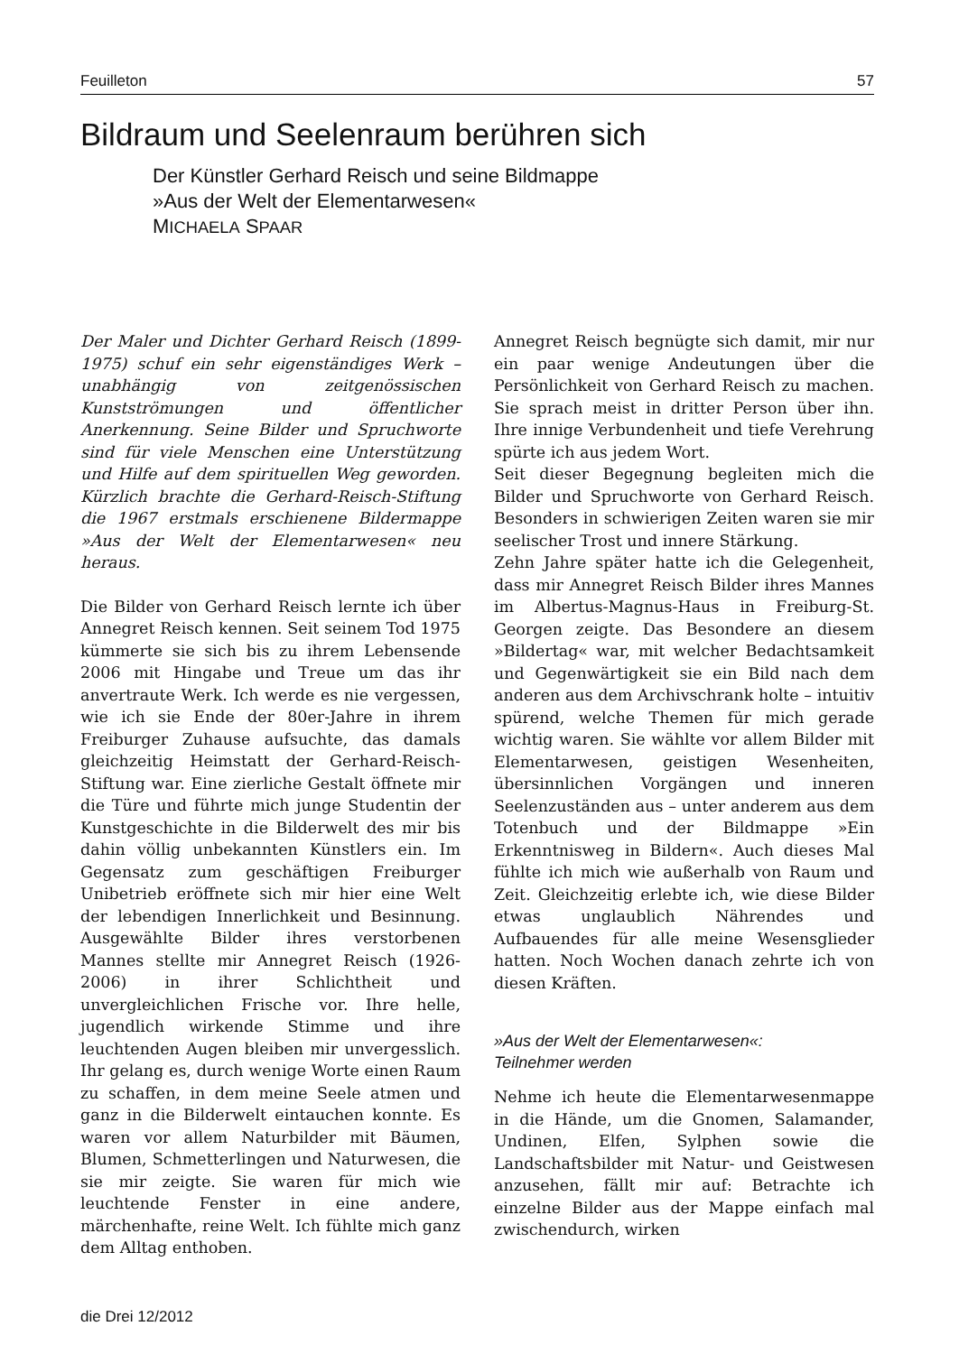Feuilleton 57
Bildraum und Seelenraum berühren sich
Der Künstler Gerhard Reisch und seine Bildmappe
»Aus der Welt der Elementarwesen«
MICHAELA SPAAR
Der Maler und Dichter Gerhard Reisch (1899-1975) schuf ein sehr eigenständiges Werk – unabhängig von zeitgenössischen Kunstströmungen und öffentlicher Anerkennung. Seine Bilder und Spruchworte sind für viele Menschen eine Unterstützung und Hilfe auf dem spirituellen Weg geworden. Kürzlich brachte die Gerhard-Reisch-Stiftung die 1967 erstmals erschienene Bildermappe »Aus der Welt der Elementarwesen« neu heraus.
Die Bilder von Gerhard Reisch lernte ich über Annegret Reisch kennen. Seit seinem Tod 1975 kümmerte sie sich bis zu ihrem Lebensende 2006 mit Hingabe und Treue um das ihr anvertraute Werk. Ich werde es nie vergessen, wie ich sie Ende der 80er-Jahre in ihrem Freiburger Zuhause aufsuchte, das damals gleichzeitig Heimstatt der Gerhard-Reisch-Stiftung war. Eine zierliche Gestalt öffnete mir die Türe und führte mich junge Studentin der Kunstgeschichte in die Bilderwelt des mir bis dahin völlig unbekannten Künstlers ein. Im Gegensatz zum geschäftigen Freiburger Unibetrieb eröffnete sich mir hier eine Welt der lebendigen Innerlichkeit und Besinnung. Ausgewählte Bilder ihres verstorbenen Mannes stellte mir Annegret Reisch (1926-2006) in ihrer Schlichtheit und unvergleichlichen Frische vor. Ihre helle, jugendlich wirkende Stimme und ihre leuchtenden Augen bleiben mir unvergesslich. Ihr gelang es, durch wenige Worte einen Raum zu schaffen, in dem meine Seele atmen und ganz in die Bilderwelt eintauchen konnte. Es waren vor allem Naturbilder mit Bäumen, Blumen, Schmetterlingen und Naturwesen, die sie mir zeigte. Sie waren für mich wie leuchtende Fenster in eine andere, märchenhafte, reine Welt. Ich fühlte mich ganz dem Alltag enthoben.
die Drei 12/2012
Annegret Reisch begnügte sich damit, mir nur ein paar wenige Andeutungen über die Persönlichkeit von Gerhard Reisch zu machen. Sie sprach meist in dritter Person über ihn. Ihre innige Verbundenheit und tiefe Verehrung spürte ich aus jedem Wort.
Seit dieser Begegnung begleiten mich die Bilder und Spruchworte von Gerhard Reisch. Besonders in schwierigen Zeiten waren sie mir seelischer Trost und innere Stärkung.
Zehn Jahre später hatte ich die Gelegenheit, dass mir Annegret Reisch Bilder ihres Mannes im Albertus-Magnus-Haus in Freiburg-St. Georgen zeigte. Das Besondere an diesem »Bildertag« war, mit welcher Bedachtsamkeit und Gegenwärtigkeit sie ein Bild nach dem anderen aus dem Archivschrank holte – intuitiv spürend, welche Themen für mich gerade wichtig waren. Sie wählte vor allem Bilder mit Elementarwesen, geistigen Wesenheiten, übersinnlichen Vorgängen und inneren Seelenzuständen aus – unter anderem aus dem Totenbuch und der Bildmappe »Ein Erkenntnisweg in Bildern«. Auch dieses Mal fühlte ich mich wie außerhalb von Raum und Zeit. Gleichzeitig erlebte ich, wie diese Bilder etwas unglaublich Nährendes und Aufbauendes für alle meine Wesensglieder hatten. Noch Wochen danach zehrte ich von diesen Kräften.
»Aus der Welt der Elementarwesen«:
Teilnehmer werden
Nehme ich heute die Elementarwesenmappe in die Hände, um die Gnomen, Salamander, Undinen, Elfen, Sylphen sowie die Landschaftsbilder mit Natur- und Geistwesen anzusehen, fällt mir auf: Betrachte ich einzelne Bilder aus der Mappe einfach mal zwischendurch, wirken